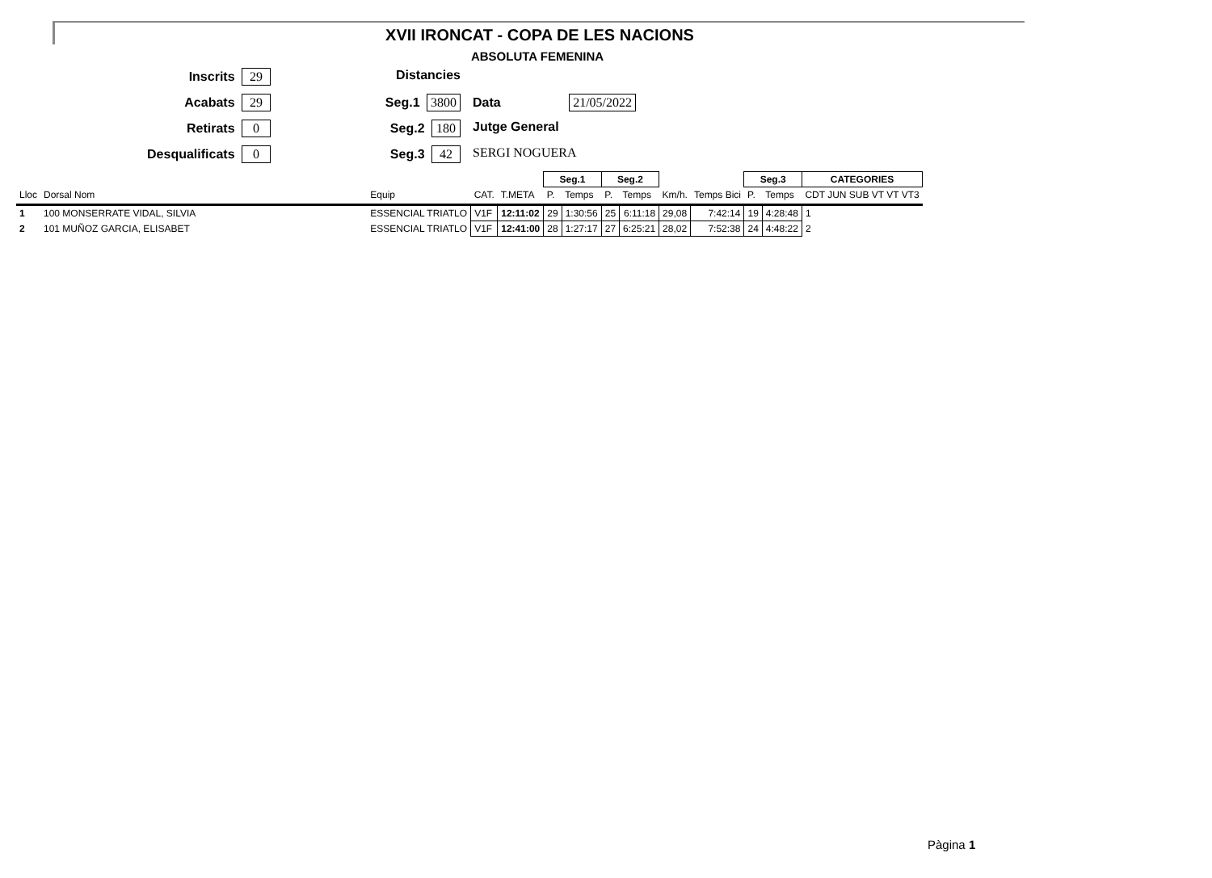XVII IRONCAT - COPA DE LES NACIONS
ABSOLUTA FEMENINA
Inscrits 29
Acabats 29
Retirats 0
Desqualificats 0
Distancies
Seg.1 3800
Seg.2 180
Seg.3 42
Data 21/05/2022
Jutge General
SERGI NOGUERA
| | | | | | | Seg.1 | | Seg.2 | | | | Seg.3 | | CATEGORIES |
| --- | --- | --- | --- | --- | --- | --- | --- | --- | --- | --- | --- | --- | --- | --- |
| Lloc | Dorsal Nom | | Equip | CAT. | T.META | P. | Temps | P. | Temps | Km/h. | Temps Bici | P. | Temps | CDT JUN SUB VT VT VT3 |
| 1 | 100 MONSERRATE VIDAL, SILVIA | | ESSENCIAL TRIATLO | V1F | 12:11:02 | 29 | 1:30:56 | 25 | 6:11:18 | 29,08 | 7:42:14 | 19 | 4:28:48 | 1 |
| 2 | 101 MUÑOZ GARCIA, ELISABET | | ESSENCIAL TRIATLO | V1F | 12:41:00 | 28 | 1:27:17 | 27 | 6:25:21 | 28,02 | 7:52:38 | 24 | 4:48:22 | 2 |
Pàgina 1